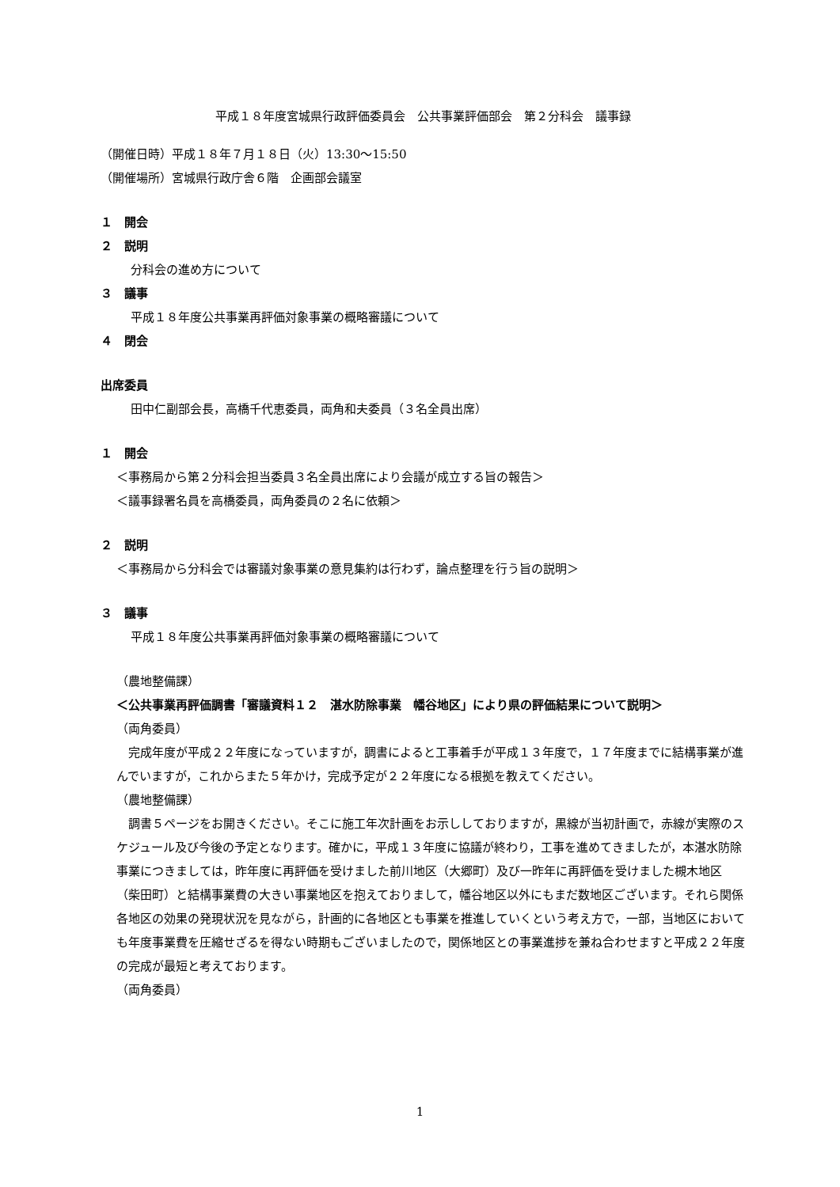平成１８年度宮城県行政評価委員会　公共事業評価部会　第２分科会　議事録
（開催日時）平成１８年７月１８日（火）13:30～15:50
（開催場所）宮城県行政庁舎６階　企画部会議室
１　開会
２　説明
分科会の進め方について
３　議事
平成１８年度公共事業再評価対象事業の概略審議について
４　閉会
出席委員
田中仁副部会長，高橋千代恵委員，両角和夫委員（３名全員出席）
１　開会
＜事務局から第２分科会担当委員３名全員出席により会議が成立する旨の報告＞
＜議事録署名員を高橋委員，両角委員の２名に依頼＞
２　説明
＜事務局から分科会では審議対象事業の意見集約は行わず，論点整理を行う旨の説明＞
３　議事
平成１８年度公共事業再評価対象事業の概略審議について
（農地整備課）
＜公共事業再評価調書「審議資料１２　湛水防除事業　幡谷地区」により県の評価結果について説明＞
（両角委員）
完成年度が平成２２年度になっていますが，調書によると工事着手が平成１３年度で，１７年度までに結構事業が進んでいますが，これからまた５年かけ，完成予定が２２年度になる根拠を教えてください。
（農地整備課）
調書５ページをお開きください。そこに施工年次計画をお示ししておりますが，黒線が当初計画で，赤線が実際のスケジュール及び今後の予定となります。確かに，平成１３年度に協議が終わり，工事を進めてきましたが，本湛水防除事業につきましては，昨年度に再評価を受けました前川地区（大郷町）及び一昨年に再評価を受けました槻木地区（柴田町）と結構事業費の大きい事業地区を抱えておりまして，幡谷地区以外にもまだ数地区ございます。それら関係各地区の効果の発現状況を見ながら，計画的に各地区とも事業を推進していくという考え方で，一部，当地区においても年度事業費を圧縮せざるを得ない時期もございましたので，関係地区との事業進捗を兼ね合わせますと平成２２年度の完成が最短と考えております。
（両角委員）
1